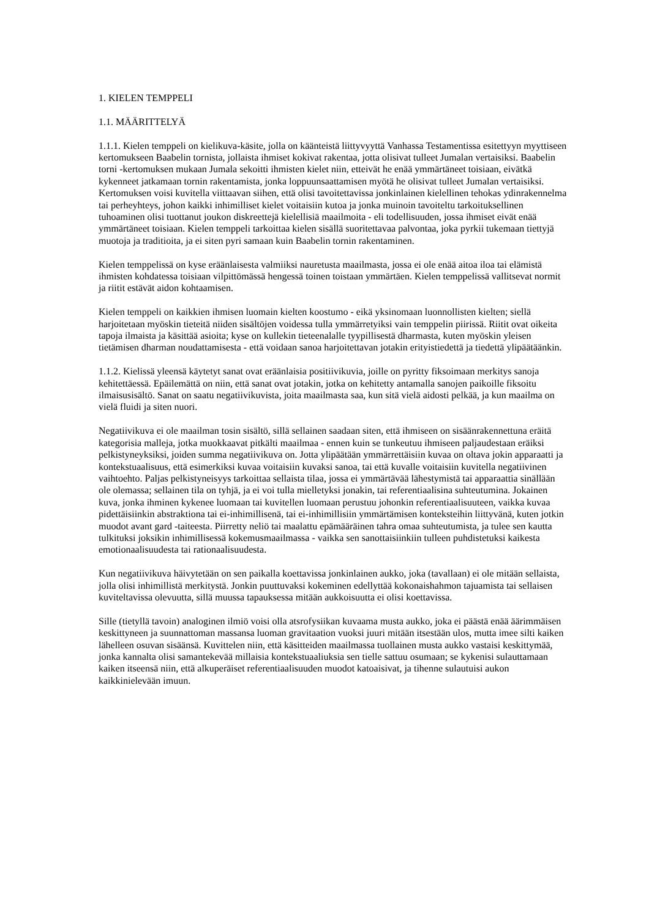1. KIELEN TEMPPELI
1.1. MÄÄRITTELYÄ
1.1.1. Kielen temppeli on kielikuva-käsite, jolla on käänteistä liittyvyyttä Vanhassa Testamentissa esitettyyn myyttiseen kertomukseen Baabelin tornista, jollaista ihmiset kokivat rakentaa, jotta olisivat tulleet Jumalan vertaisiksi. Baabelin torni -kertomuksen mukaan Jumala sekoitti ihmisten kielet niin, etteivät he enää ymmärtäneet toisiaan, eivätkä kykenneet jatkamaan tornin rakentamista, jonka loppuunsaattamisen myötä he olisivat tulleet Jumalan vertaisiksi. Kertomuksen voisi kuvitella viittaavan siihen, että olisi tavoitettavissa jonkinlainen kielellinen tehokas ydinrakennelma tai perheyhteys, johon kaikki inhimilliset kielet voitaisiin kutoa ja jonka muinoin tavoiteltu tarkoituksellinen tuhoaminen olisi tuottanut joukon diskreettejä kielellisiä maailmoita - eli todellisuuden, jossa ihmiset eivät enää ymmärtäneet toisiaan. Kielen temppeli tarkoittaa kielen sisällä suoritettavaa palvontaa, joka pyrkii tukemaan tiettyjä muotoja ja traditioita, ja ei siten pyri samaan kuin Baabelin tornin rakentaminen.
Kielen temppelissä on kyse eräänlaisesta valmiiksi nauretusta maailmasta, jossa ei ole enää aitoa iloa tai elämistä ihmisten kohdatessa toisiaan vilpittömässä hengessä toinen toistaan ymmärtäen. Kielen temppelissä vallitsevat normit ja riitit estävät aidon kohtaamisen.
Kielen temppeli on kaikkien ihmisen luomain kielten koostumo - eikä yksinomaan luonnollisten kielten; siellä harjoitetaan myöskin tieteitä niiden sisältöjen voidessa tulla ymmärretyiksi vain temppelin piirissä. Riitit ovat oikeita tapoja ilmaista ja käsittää asioita; kyse on kullekin tieteenalalle tyypillisestä dharmasta, kuten myöskin yleisen tietämisen dharman noudattamisesta - että voidaan sanoa harjoitettavan jotakin erityistiedettä ja tiedettä ylipäätäänkin.
1.1.2. Kielissä yleensä käytetyt sanat ovat eräänlaisia positiivikuvia, joille on pyritty fiksoimaan merkitys sanoja kehitettäessä. Epäilemättä on niin, että sanat ovat jotakin, jotka on kehitetty antamalla sanojen paikoille fiksoitu ilmaisusisältö. Sanat on saatu negatiivikuvista, joita maailmasta saa, kun sitä vielä aidosti pelkää, ja kun maailma on vielä fluidi ja siten nuori.
Negatiivikuva ei ole maailman tosin sisältö, sillä sellainen saadaan siten, että ihmiseen on sisäänrakennettuna eräitä kategorisia malleja, jotka muokkaavat pitkälti maailmaa - ennen kuin se tunkeutuu ihmiseen paljaudestaan eräiksi pelkistyneyksiksi, joiden summa negatiivikuva on. Jotta ylipäätään ymmärrettäisiin kuvaa on oltava jokin apparaatti ja kontekstuaalisuus, että esimerkiksi kuvaa voitaisiin kuvaksi sanoa, tai että kuvalle voitaisiin kuvitella negatiivinen vaihtoehto. Paljas pelkistyneisyys tarkoittaa sellaista tilaa, jossa ei ymmärtävää lähestymistä tai apparaattia sinällään ole olemassa; sellainen tila on tyhjä, ja ei voi tulla mielletyksi jonakin, tai referentiaalisina suhteutumina. Jokainen kuva, jonka ihminen kykenee luomaan tai kuvitellen luomaan perustuu johonkin referentiaalisuuteen, vaikka kuvaa pidettäisiinkin abstraktiona tai ei-inhimillisenä, tai ei-inhimillisiin ymmärtämisen konteksteihin liittyvänä, kuten jotkin muodot avant gard -taiteesta. Piirretty neliö tai maalattu epämääräinen tahra omaa suhteutumista, ja tulee sen kautta tulkituksi joksikin inhimillisessä kokemusmaailmassa - vaikka sen sanottaisiinkiin tulleen puhdistetuksi kaikesta emotionaalisuudesta tai rationaalisuudesta.
Kun negatiivikuva häivytetään on sen paikalla koettavissa jonkinlainen aukko, joka (tavallaan) ei ole mitään sellaista, jolla olisi inhimillistä merkitystä. Jonkin puuttuvaksi kokeminen edellyttää kokonaishahmon tajuamista tai sellaisen kuviteltavissa olevuutta, sillä muussa tapauksessa mitään aukkoisuutta ei olisi koettavissa.
Sille (tietyllä tavoin) analoginen ilmiö voisi olla atsrofysiikan kuvaama musta aukko, joka ei päästä enää äärimmäisen keskittyneen ja suunnattoman massansa luoman gravitaation vuoksi juuri mitään itsestään ulos, mutta imee silti kaiken lähelleen osuvan sisäänsä. Kuvittelen niin, että käsitteiden maailmassa tuollainen musta aukko vastaisi keskittymää, jonka kannalta olisi samantekevää millaisia kontekstuaaliuksia sen tielle sattuu osumaan; se kykenisi sulauttamaan kaiken itseensä niin, että alkuperäiset referentiaalisuuden muodot katoaisivat, ja tihenne sulautuisi aukon kaikkinielevään imuun.